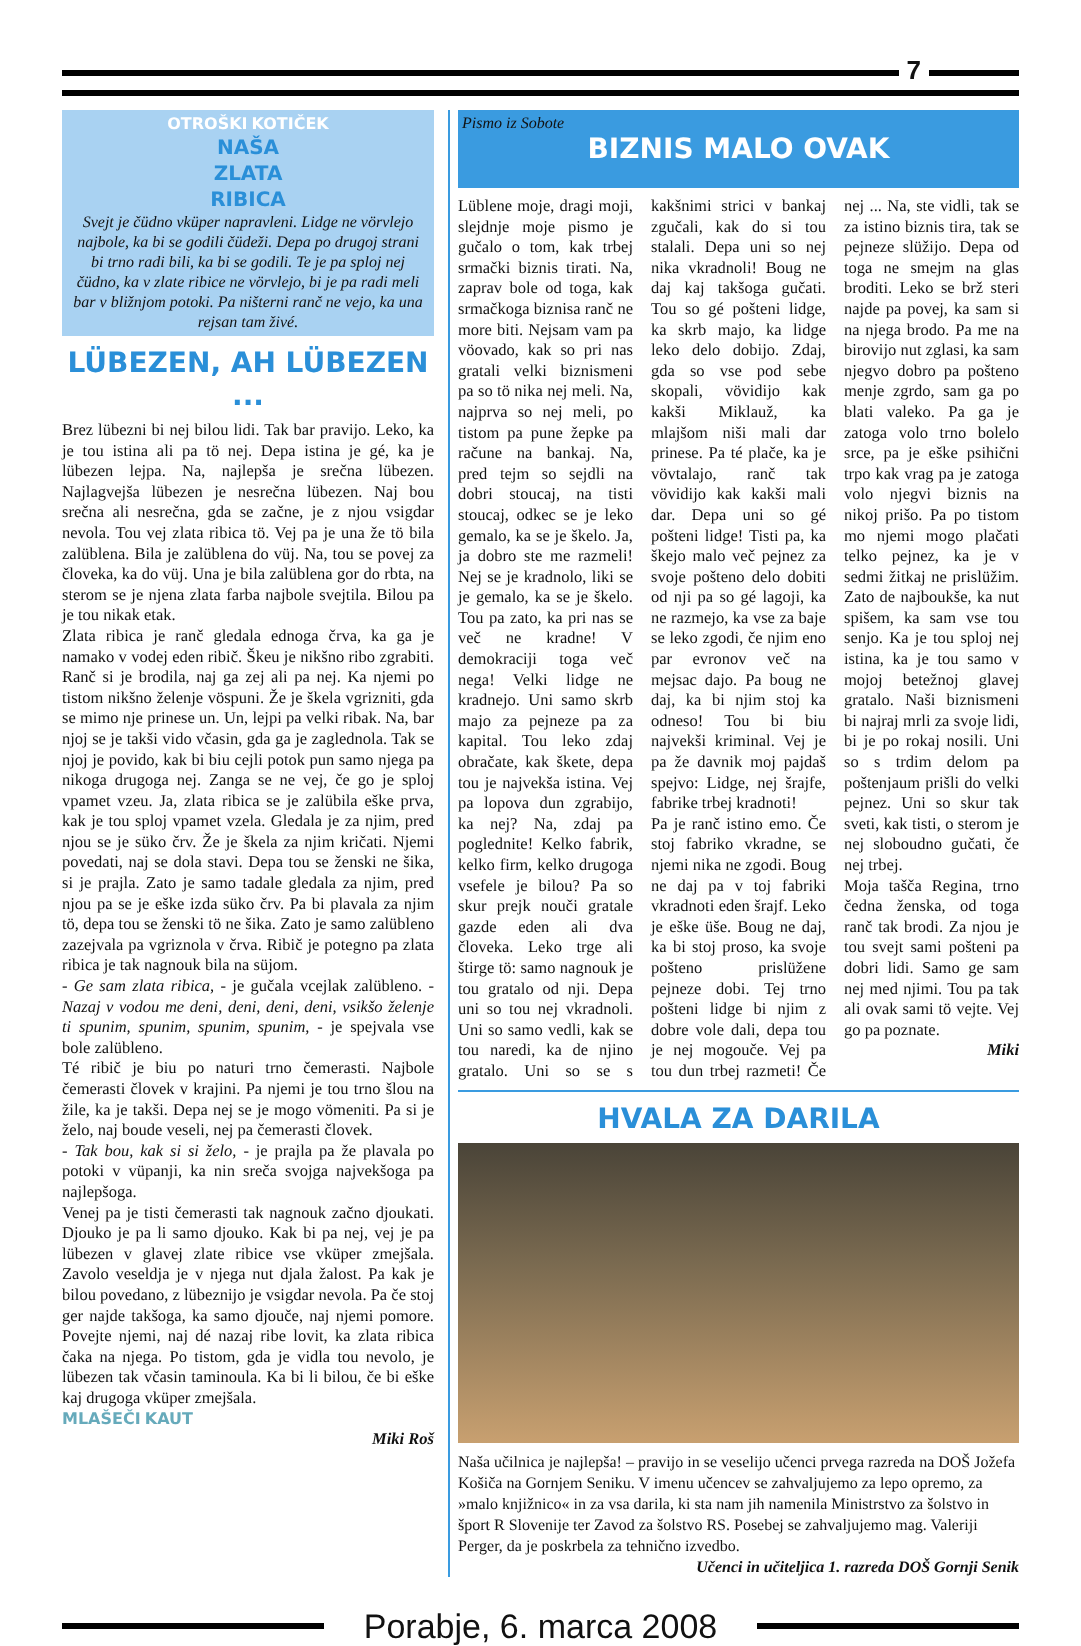7
OTROŠKI KOTIČEK
NAŠA
ZLATA
RIBICA
Svejt je čüdno vküper napravleni. Lidge ne vörvlejo najbole, ka bi se godili čüdeži. Depa po drugoj strani bi trno radi bili, ka bi se godili. Te je pa sploj nej čüdno, ka v zlate ribice ne vörvlejo, bi je pa radi meli bar v bližnjom potoki. Pa ništerni ranč ne vejo, ka una rejsan tam živé.
LÜBEZEN, AH LÜBEZEN ...
Brez lübezni bi nej bilou lidi. Tak bar pravijo. Leko, ka je tou istina ali pa tö nej. Depa istina je gé, ka je lübezen lejpa. Na, najlepša je srečna lübezen. Najlagvejša lübezen je nesrečna lübezen. Naj bou srečna ali nesrečna, gda se začne, je z njou vsigdar nevola. Tou vej zlata ribica tö. Vej pa je una že tö bila zalüblena. Bila je zalüblena do vüj. Na, tou se povej za človeka, ka do vüj. Una je bila zalüblena gor do rbta, na sterom se je njena zlata farba najbole svejtila. Bilou pa je tou nikak etak.
Zlata ribica je ranč gledala ednoga črva, ka ga je namako v vodej eden ribič. Škeu je nikšno ribo zgrabiti. Ranč si je brodila, naj ga zej ali pa nej. Ka njemi po tistom nikšno želenje vöspuni. Že je škela vgrizniti, gda se mimo nje prinese un. Un, lejpi pa velki ribak. Na, bar njoj se je takši vido včasin, gda ga je zaglednola. Tak se njoj je povido, kak bi biu cejli potok pun samo njega pa nikoga drugoga nej. Zanga se ne vej, če go je sploj vpamet vzeu. Ja, zlata ribica se je zalübila eške prva, kak je tou sploj vpamet vzela. Gledala je za njim, pred njou se je süko črv. Že je škela za njim kričati. Njemi povedati, naj se dola stavi. Depa tou se ženski ne šika, si je prajla. Zato je samo tadale gledala za njim, pred njou pa se je eške izda süko črv. Pa bi plavala za njim tö, depa tou se ženski tö ne šika. Zato je samo zalübleno zazejvala pa vgriznola v črva. Ribič je potegno pa zlata ribica je tak nagnouk bila na süjom.
- Ge sam zlata ribica, - je gučala vcejlak zalübleno. - Nazaj v vodou me deni, deni, deni, deni, vsikšo želenje ti spunim, spunim, spunim, spunim, - je spejvala vse bole zalübleno.
Té ribič je biu po naturi trno čemerasti. Najbole čemerasti človek v krajini. Pa njemi je tou trno šlou na žile, ka je takši. Depa nej se je mogo vömeniti. Pa si je želo, naj boude veseli, nej pa čemerasti človek.
- Tak bou, kak si si želo, - je prajla pa že plavala po potoki v vüpanji, ka nin sreča svojga najvekšoga pa najlepšoga.
Venej pa je tisti čemerasti tak nagnouk začno djoukati. Djouko je pa li samo djouko. Kak bi pa nej, vej je pa lübezen v glavej zlate ribice vse vküper zmejšala. Zavolo veseldja je v njega nut djala žalost. Pa kak je bilou povedano, z lübeznijo je vsigdar nevola. Pa če stoj ger najde takšoga, ka samo djouče, naj njemi pomore. Povejte njemi, naj dé nazaj ribe lovit, ka zlata ribica čaka na njega. Po tistom, gda je vidla tou nevolo, je lübezen tak včasin taminoula. Ka bi li bilou, če bi eške kaj drugoga vküper zmejšala.
MLAŠEČI KAUT
Miki Roš
Pismo iz Sobote
BIZNIS MALO OVAK
Lüblene moje, dragi moji, slejdnje moje pismo je gučalo o tom, kak trbej srmački biznis tirati. Na, zaprav bole od toga, kak srmačkoga biznisa ranč ne more biti. Nejsam vam pa vöovado, kak so pri nas gratali velki biznismeni pa so tö nika nej meli. Na, najprva so nej meli, po tistom pa pune žepke pa račune na bankaj. Na, pred tejm so sejdli na dobri stoucaj, na tisti stoucaj, odkec se je leko gemalo, ka se je škelo. Ja, ja dobro ste me razmeli! Nej se je kradnolo, liki se je gemalo, ka se je škelo. Tou pa zato, ka pri nas se več ne kradne! V demokraciji toga več nega! Velki lidge ne kradnejo. Uni samo skrb majo za pejneze pa za kapital. Tou leko zdaj obračate, kak škete, depa tou je najvekša istina. Vej pa lopova dun zgrabijo, ka nej? Na, zdaj pa poglednite! Kelko fabrik, kelko firm, kelko drugoga vsefele je bilou? Pa so skur prejk nouči gratale gazde eden ali dva človeka. Leko trge ali štirge tö: samo nagnouk je tou gratalo od nji. Depa uni so tou nej vkradnoli. Uni so samo vedli, kak se tou naredi, ka de njino gratalo. Uni so se s kakšnimi strici v bankaj zgučali, kak do si tou stalali. Depa uni so nej nika vkradnoli! Boug ne daj kaj takšoga gučati. Tou so gé pošteni lidge, ka skrb majo, ka lidge leko delo dobijo. Zdaj, gda so vse pod sebe skopali, vövidijo kak kakši Miklauž, ka mlajšom niši mali dar prinese. Pa té plače, ka je vövtalajo, ranč tak vövidijo kak kakši mali dar. Depa uni so gé pošteni lidge! Tisti pa, ka škejo malo več pejnez za svoje pošteno delo dobiti od nji pa so gé lagoji, ka ne razmejo, ka vse za baje se leko zgodi, če njim eno par evronov več na mejsac dajo. Pa boug ne daj, ka bi njim stoj ka odneso! Tou bi biu najvekši kriminal. Vej je pa že davnik moj pajdaš spejvo: Lidge, nej šrajfe, fabrike trbej kradnoti!
Pa je ranč istino emo. Če stoj fabriko vkradne, se njemi nika ne zgodi. Boug ne daj pa v toj fabriki vkradnoti eden šrajf. Leko je eške üše. Boug ne daj, ka bi stoj proso, ka svoje pošteno prislüžene pejneze dobi. Tej trno pošteni lidge bi njim z dobre vole dali, depa tou je nej mogouče. Vej pa tou dun trbej razmeti! Če nej ... Na, ste vidli, tak se za istino biznis tira, tak se pejneze slüžijo. Depa od toga ne smejm na glas broditi. Leko se brž steri najde pa povej, ka sam si na njega brodo. Pa me na birovijo nut zglasi, ka sam njegvo dobro pa pošteno menje zgrdo, sam ga po blati valeko. Pa ga je zatoga volo trno bolelo srce, pa je eške psihični trpo kak vrag pa je zatoga volo njegvi biznis na nikoj prišo. Pa po tistom mo njemi mogo plačati telko pejnez, ka je v sedmi žitkaj ne prislüžim. Zato de najboukše, ka nut spišem, ka sam vse tou senjo. Ka je tou sploj nej istina, ka je tou samo v mojoj betežnoj glavej gratalo. Naši biznismeni bi najraj mrli za svoje lidi, bi je po rokaj nosili. Uni so s trdim delom pa poštenjaum prišli do velki pejnez. Uni so skur tak sveti, kak tisti, o sterom je nej sloboudno gučati, če nej trbej.
Moja tašča Regina, trno čedna ženska, od toga ranč tak brodi. Za njou je tou svejt sami pošteni pa dobri lidi. Samo ge sam nej med njimi. Tou pa tak ali ovak sami tö vejte. Vej go pa poznate.
Miki
HVALA ZA DARILA
Naša učilnica je najlepša! – pravijo in se veselijo učenci prvega razreda na DOŠ Jožefa Košiča na Gornjem Seniku. V imenu učencev se zahvaljujemo za lepo opremo, za »malo knjižnico« in za vsa darila, ki sta nam jih namenila Ministrstvo za šolstvo in šport R Slovenije ter Zavod za šolstvo RS. Posebej se zahvaljujemo mag. Valeriji Perger, da je poskrbela za tehnično izvedbo.
Učenci in učiteljica 1. razreda DOŠ Gornji Senik
Porabje, 6. marca 2008